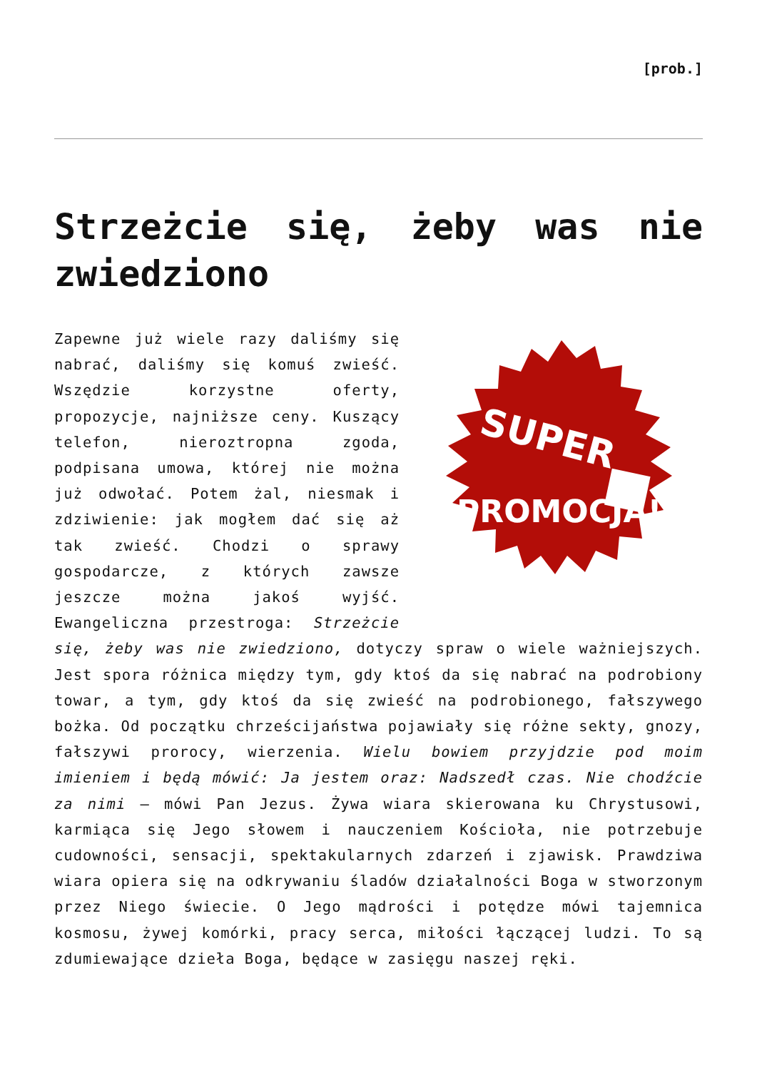[prob.]
Strzeżcie się, żeby was nie zwiedziono
SUPER
PROMOCJA!!!
Zapewne już wiele razy daliśmy się nabrać, daliśmy się komuś zwieść. Wszędzie korzystne oferty, propozycje, najniższe ceny. Kuszący telefon, nieroztropna zgoda, podpisana umowa, której nie można już odwołać. Potem żal, niesmak i zdziwienie: jak mogłem dać się aż tak zwieść. Chodzi o sprawy gospodarcze, z których zawsze jeszcze można jakoś wyjść. Ewangeliczna przestroga: Strzeżcie się, żeby was nie zwiedziono, dotyczy spraw o wiele ważniejszych. Jest spora różnica między tym, gdy ktoś da się nabrać na podrobiony towar, a tym, gdy ktoś da się zwieść na podrobionego, fałszywego bożka. Od początku chrześcijaństwa pojawiały się różne sekty, gnozy, fałszywi prorocy, wierzenia. Wielu bowiem przyjdzie pod moim imieniem i będą mówić: Ja jestem oraz: Nadszedł czas. Nie chodźcie za nimi – mówi Pan Jezus. Żywa wiara skierowana ku Chrystusowi, karmiąca się Jego słowem i nauczeniem Kościoła, nie potrzebuje cudowności, sensacji, spektakularnych zdarzeń i zjawisk. Prawdziwa wiara opiera się na odkrywaniu śladów działalności Boga w stworzonym przez Niego świecie. O Jego mądrości i potędze mówi tajemnica kosmosu, żywej komórki, pracy serca, miłości łączącej ludzi. To są zdumiewające dzieła Boga, będące w zasięgu naszej ręki.